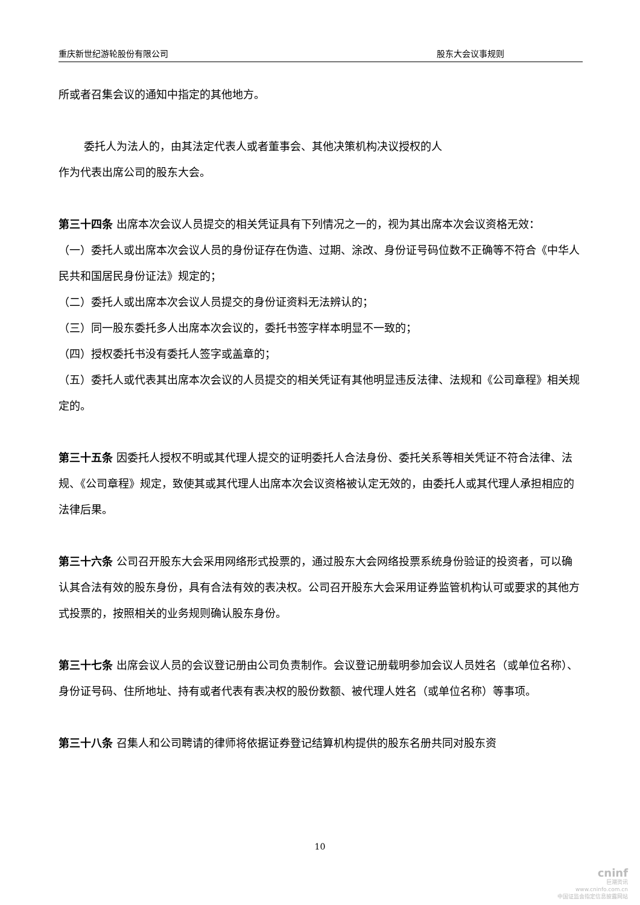重庆新世纪游轮股份有限公司 股东大会议事规则
所或者召集会议的通知中指定的其他地方。
委托人为法人的，由其法定代表人或者董事会、其他决策机构决议授权的人
作为代表出席公司的股东大会。
第三十四条 出席本次会议人员提交的相关凭证具有下列情况之一的，视为其出席本次会议资格无效：
（一）委托人或出席本次会议人员的身份证存在伪造、过期、涂改、身份证号码位数不正确等不符合《中华人民共和国居民身份证法》规定的；
（二）委托人或出席本次会议人员提交的身份证资料无法辨认的；
（三）同一股东委托多人出席本次会议的，委托书签字样本明显不一致的；
（四）授权委托书没有委托人签字或盖章的；
（五）委托人或代表其出席本次会议的人员提交的相关凭证有其他明显违反法律、法规和《公司章程》相关规定的。
第三十五条 因委托人授权不明或其代理人提交的证明委托人合法身份、委托关系等相关凭证不符合法律、法规、《公司章程》规定，致使其或其代理人出席本次会议资格被认定无效的，由委托人或其代理人承担相应的法律后果。
第三十六条 公司召开股东大会采用网络形式投票的，通过股东大会网络投票系统身份验证的投资者，可以确认其合法有效的股东身份，具有合法有效的表决权。公司召开股东大会采用证券监管机构认可或要求的其他方式投票的，按照相关的业务规则确认股东身份。
第三十七条 出席会议人员的会议登记册由公司负责制作。会议登记册载明参加会议人员姓名（或单位名称）、身份证号码、住所地址、持有或者代表有表决权的股份数额、被代理人姓名（或单位名称）等事项。
第三十八条 召集人和公司聘请的律师将依据证券登记结算机构提供的股东名册共同对股东资
10
cninf
巨潮资讯
www.cninfo.com.cn
中国证监会指定信息披露网站